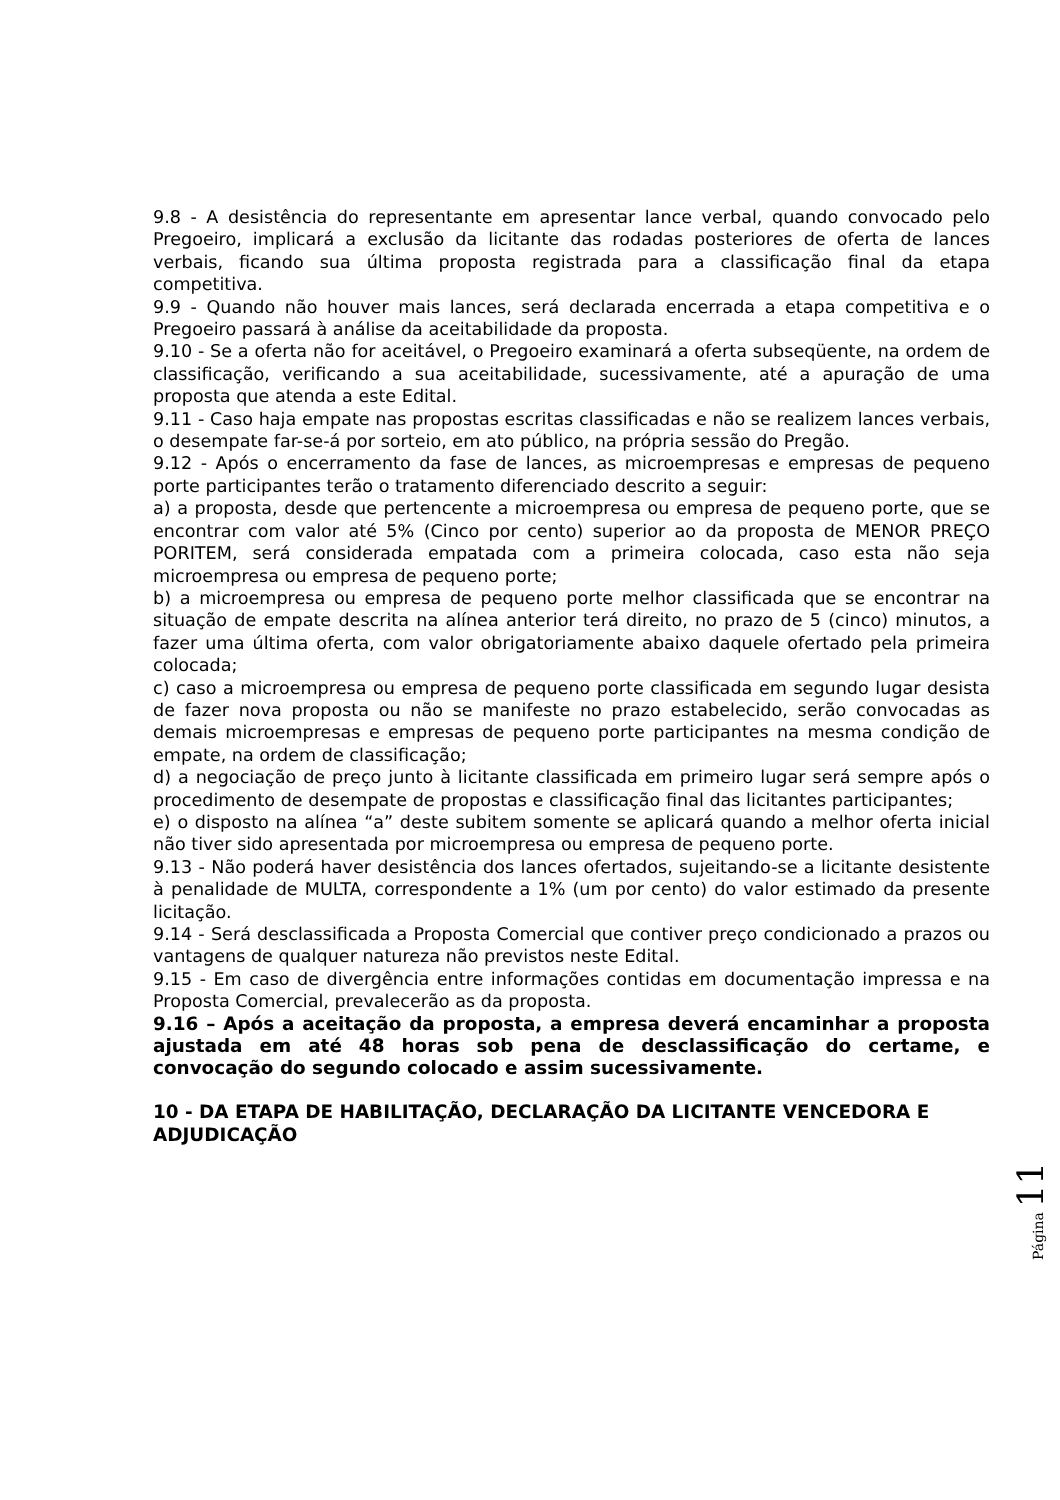9.8 - A desistência do representante em apresentar lance verbal, quando convocado pelo Pregoeiro, implicará a exclusão da licitante das rodadas posteriores de oferta de lances verbais, ficando sua última proposta registrada para a classificação final da etapa competitiva.
9.9 - Quando não houver mais lances, será declarada encerrada a etapa competitiva e o Pregoeiro passará à análise da aceitabilidade da proposta.
9.10 - Se a oferta não for aceitável, o Pregoeiro examinará a oferta subseqüente, na ordem de classificação, verificando a sua aceitabilidade, sucessivamente, até a apuração de uma proposta que atenda a este Edital.
9.11 - Caso haja empate nas propostas escritas classificadas e não se realizem lances verbais, o desempate far-se-á por sorteio, em ato público, na própria sessão do Pregão.
9.12 - Após o encerramento da fase de lances, as microempresas e empresas de pequeno porte participantes terão o tratamento diferenciado descrito a seguir:
a) a proposta, desde que pertencente a microempresa ou empresa de pequeno porte, que se encontrar com valor até 5% (Cinco por cento) superior ao da proposta de MENOR PREÇO PORITEM, será considerada empatada com a primeira colocada, caso esta não seja microempresa ou empresa de pequeno porte;
b) a microempresa ou empresa de pequeno porte melhor classificada que se encontrar na situação de empate descrita na alínea anterior terá direito, no prazo de 5 (cinco) minutos, a fazer uma última oferta, com valor obrigatoriamente abaixo daquele ofertado pela primeira colocada;
c) caso a microempresa ou empresa de pequeno porte classificada em segundo lugar desista de fazer nova proposta ou não se manifeste no prazo estabelecido, serão convocadas as demais microempresas e empresas de pequeno porte participantes na mesma condição de empate, na ordem de classificação;
d) a negociação de preço junto à licitante classificada em primeiro lugar será sempre após o procedimento de desempate de propostas e classificação final das licitantes participantes;
e) o disposto na alínea “a” deste subitem somente se aplicará quando a melhor oferta inicial não tiver sido apresentada por microempresa ou empresa de pequeno porte.
9.13 - Não poderá haver desistência dos lances ofertados, sujeitando-se a licitante desistente à penalidade de MULTA, correspondente a 1% (um por cento) do valor estimado da presente licitação.
9.14 - Será desclassificada a Proposta Comercial que contiver preço condicionado a prazos ou vantagens de qualquer natureza não previstos neste Edital.
9.15 - Em caso de divergência entre informações contidas em documentação impressa e na Proposta Comercial, prevalecerão as da proposta.
9.16 – Após a aceitação da proposta, a empresa deverá encaminhar a proposta ajustada em até 48 horas sob pena de desclassificação do certame, e convocação do segundo colocado e assim sucessivamente.
10 - DA ETAPA DE HABILITAÇÃO, DECLARAÇÃO DA LICITANTE VENCEDORA E ADJUDICAÇÃO
Página 11